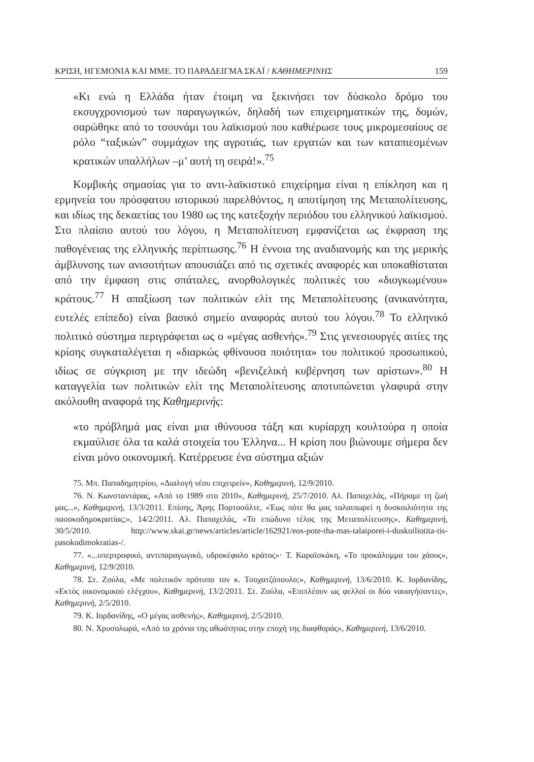ΚΡΙΣΗ, ΗΓΕΜΟΝΙΑ ΚΑΙ ΜΜΕ. ΤΟ ΠΑΡΑΔΕΙΓΜΑ ΣΚΑΪ / ΚΑΘΗΜΕΡΙΝΗΣ 159
«Κι ενώ η Ελλάδα ήταν έτοιμη να ξεκινήσει τον δύσκολο δρόμο του εκσυγχρονισμού των παραγωγικών, δηλαδή των επιχειρηματικών της, δομών, σαρώθηκε από το τσουνάμι του λαϊκισμού που καθιέρωσε τους μικρομεσαίους σε ρόλο “ταξικών” συμμάχων της αγροτιάς, των εργατών και των καταπιεσμένων κρατικών υπαλλήλων –μ’ αυτή τη σειρά!».<sup>75</sup>
Κομβικής σημασίας για το αντι-λαϊκιστικό επιχείρημα είναι η επίκληση και η ερμηνεία του πρόσφατου ιστορικού παρελθόντος, η αποτίμηση της Μεταπολίτευσης, και ιδίως της δεκαετίας του 1980 ως της κατεξοχήν περιόδου του ελληνικού λαϊκισμού. Στο πλαίσιο αυτού του λόγου, η Μεταπολίτευση εμφανίζεται ως έκφραση της παθογένειας της ελληνικής περίπτωσης.<sup>76</sup> Η έννοια της αναδιανομής και της μερικής άμβλυνσης των ανισοτήτων απουσιάζει από τις σχετικές αναφορές και υποκαθίσταται από την έμφαση στις σπάταλες, ανορθολογικές πολιτικές του «διογκωμένου» κράτους.<sup>77</sup> Η απαξίωση των πολιτικών ελίτ της Μεταπολίτευσης (ανικανότητα, ευτελές επίπεδο) είναι βασικό σημείο αναφοράς αυτού του λόγου.<sup>78</sup> Το ελληνικό πολιτικό σύστημα περιγράφεται ως ο «μέγας ασθενής».<sup>79</sup> Στις γενεσιουργές αιτίες της κρίσης συγκαταλέγεται η «διαρκώς φθίνουσα ποιότητα» του πολιτικού προσωπικού, ιδίως σε σύγκριση με την ιδεώδη «βενιζελική κυβέρνηση των αρίστων».<sup>80</sup> Η καταγγελία των πολιτικών ελίτ της Μεταπολίτευσης αποτυπώνεται γλαφυρά στην ακόλουθη αναφορά της Καθημερινής:
«το πρόβλημά μας είναι μια ιθύνουσα τάξη και κυρίαρχη κουλτούρα η οποία εκμαύλισε όλα τα καλά στοιχεία του Έλληνα... Η κρίση που βιώνουμε σήμερα δεν είναι μόνο οικονομική. Κατέρρευσε ένα σύστημα αξιών
75. Μπ. Παπαδημητρίου, «Διαλογή νέου επιχειρείν», Καθημερινή, 12/9/2010.
76. Ν. Κωνσταντάρας, «Από το 1989 στο 2010», Καθημερινή, 25/7/2010. Αλ. Παπαχελάς, «Πήραμε τη ζωή μας...», Καθημερινή, 13/3/2011. Επίσης, Άρης Πορτοσάλτε, «Έως πότε θα μας ταλαιπωρεί η δυσκοιλιότητα της πασοκοδημοκρατίας;», 14/2/2011. Αλ. Παπαχελάς, «Το επώδυνο τέλος της Μεταπολίτευσης», Καθημερινή, 30/5/2010. http://www.skai.gr/news/articles/article/162921/eos-pote-tha-mas-talaiporei-i-duskoiliotita-tis-pasokodimokratias-/.
77. «...υπερτροφικό, αντιπαραγωγικό, υδροκέφαλο κράτος»· Τ. Καραϊσκάκη, «Το προκάλυμμα του χάους», Καθημερινή, 12/9/2010.
78. Στ. Ζούλα, «Με πολιτικόν πρότυπο τον κ. Τσοχατζόπουλο;», Καθημερινή, 13/6/2010. Κ. Ιορδανίδης, «Εκτός οικονομικού ελέγχου», Καθημερινή, 13/2/2011. Στ. Ζούλα, «Επιπλέουν ως φελλοί οι δύο ναυαγήσαντες», Καθημερινή, 2/5/2010.
79. Κ. Ιορδανίδης, «Ο μέγας ασθενής», Καθημερινή, 2/5/2010.
80. Ν. Χρυσολωρά, «Από τα χρόνια της αθωότητας στην εποχή της διαφθοράς», Καθημερινή, 13/6/2010.